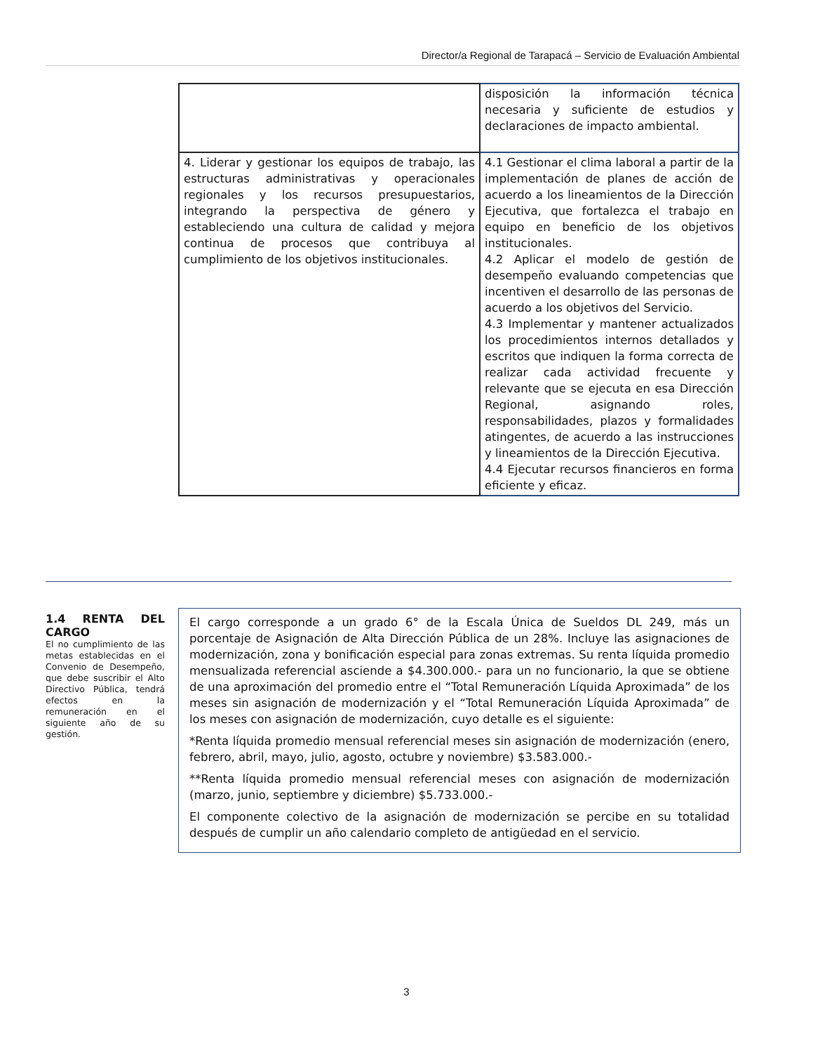Director/a Regional de Tarapacá – Servicio de Evaluación Ambiental
| | disposición la información técnica necesaria y suficiente de estudios y declaraciones de impacto ambiental. |
| 4. Liderar y gestionar los equipos de trabajo, las estructuras administrativas y operacionales regionales y los recursos presupuestarios, integrando la perspectiva de género y estableciendo una cultura de calidad y mejora continua de procesos que contribuya al cumplimiento de los objetivos institucionales. | 4.1 Gestionar el clima laboral a partir de la implementación de planes de acción de acuerdo a los lineamientos de la Dirección Ejecutiva, que fortalezca el trabajo en equipo en beneficio de los objetivos institucionales. 4.2 Aplicar el modelo de gestión de desempeño evaluando competencias que incentiven el desarrollo de las personas de acuerdo a los objetivos del Servicio. 4.3 Implementar y mantener actualizados los procedimientos internos detallados y escritos que indiquen la forma correcta de realizar cada actividad frecuente y relevante que se ejecuta en esa Dirección Regional, asignando roles, responsabilidades, plazos y formalidades atingentes, de acuerdo a las instrucciones y lineamientos de la Dirección Ejecutiva. 4.4 Ejecutar recursos financieros en forma eficiente y eficaz. |
1.4 RENTA DEL CARGO
El no cumplimiento de las metas establecidas en el Convenio de Desempeño, que debe suscribir el Alto Directivo Pública, tendrá efectos en la remuneración en el siguiente año de su gestión.
El cargo corresponde a un grado 6° de la Escala Única de Sueldos DL 249, más un porcentaje de Asignación de Alta Dirección Pública de un 28%. Incluye las asignaciones de modernización, zona y bonificación especial para zonas extremas. Su renta líquida promedio mensualizada referencial asciende a $4.300.000.- para un no funcionario, la que se obtiene de una aproximación del promedio entre el “Total Remuneración Líquida Aproximada” de los meses sin asignación de modernización y el “Total Remuneración Líquida Aproximada” de los meses con asignación de modernización, cuyo detalle es el siguiente:
*Renta líquida promedio mensual referencial meses sin asignación de modernización (enero, febrero, abril, mayo, julio, agosto, octubre y noviembre) $3.583.000.-
**Renta líquida promedio mensual referencial meses con asignación de modernización (marzo, junio, septiembre y diciembre) $5.733.000.-
El componente colectivo de la asignación de modernización se percibe en su totalidad después de cumplir un año calendario completo de antigüedad en el servicio.
3